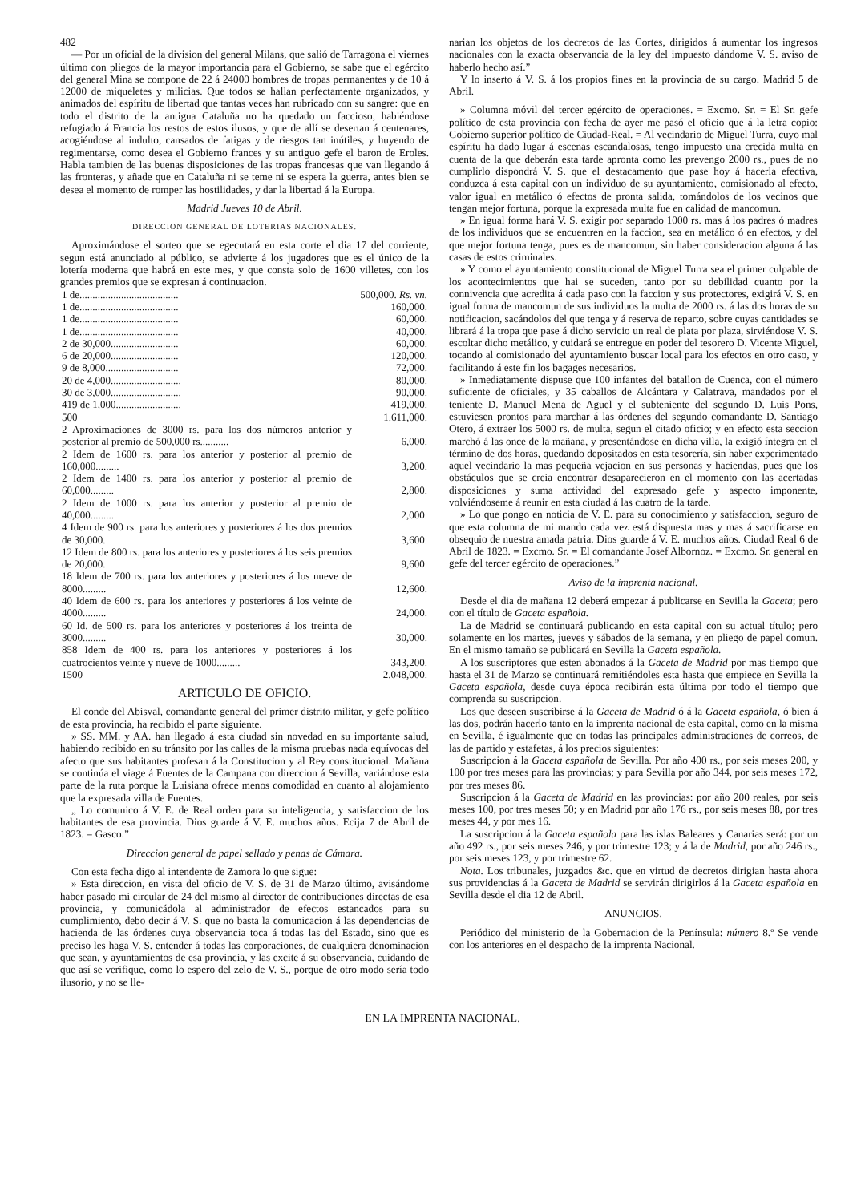482
— Por un oficial de la division del general Milans, que salió de Tarragona el viernes último con pliegos de la mayor importancia para el Gobierno, se sabe que el egército del general Mina se compone de 22 á 24000 hombres de tropas permanentes y de 10 á 12000 de miqueletes y milicias. Que todos se hallan perfectamente organizados, y animados del espíritu de libertad que tantas veces han rubricado con su sangre: que en todo el distrito de la antigua Cataluña no ha quedado un faccioso, habiéndose refugiado á Francia los restos de estos ilusos, y que de allí se desertan á centenares, acogiéndose al indulto, cansados de fatigas y de riesgos tan inútiles, y huyendo de regimentarse, como desea el Gobierno frances y su antiguo gefe el baron de Eroles. Habla tambien de las buenas disposiciones de las tropas francesas que van llegando á las fronteras, y añade que en Cataluña ni se teme ni se espera la guerra, antes bien se desea el momento de romper las hostilidades, y dar la libertad á la Europa.
Madrid Jueves 10 de Abril.
DIRECCION GENERAL DE LOTERIAS NACIONALES.
Aproximándose el sorteo que se egecutará en esta corte el dia 17 del corriente, segun está anunciado al público, se advierte á los jugadores que es el único de la lotería moderna que habrá en este mes, y que consta solo de 1600 villetes, con los grandes premios que se expresan á continuacion.
| 1 de...................................... | 500,000. Rs. vn. |
| 1 de...................................... | 160,000. |
| 1 de...................................... | 60,000. |
| 1 de...................................... | 40,000. |
| 2 de 30,000.......................... | 60,000. |
| 6 de 20,000.......................... | 120,000. |
| 9 de 8,000............................ | 72,000. |
| 20 de 4,000........................... | 80,000. |
| 30 de 3,000........................... | 90,000. |
| 419 de 1,000......................... | 419,000. |
| 500 | 1.611,000. |
| 2 Aproximaciones de 3000 rs. para los dos números anterior y posterior al premio de 500,000 rs........... | 6,000. |
| 2 Idem de 1600 rs. para los anterior y posterior al premio de 160,000......... | 3,200. |
| 2 Idem de 1400 rs. para los anterior y posterior al premio de 60,000......... | 2,800. |
| 2 Idem de 1000 rs. para los anterior y posterior al premio de 40,000......... | 2,000. |
| 4 Idem de 900 rs. para los anteriores y posteriores á los dos premios de 30,000. | 3,600. |
| 12 Idem de 800 rs. para los anteriores y posteriores á los seis premios de 20,000. | 9,600. |
| 18 Idem de 700 rs. para los anteriores y posteriores á los nueve de 8000......... | 12,600. |
| 40 Idem de 600 rs. para los anteriores y posteriores á los veinte de 4000......... | 24,000. |
| 60 Id. de 500 rs. para los anteriores y posteriores á los treinta de 3000......... | 30,000. |
| 858 Idem de 400 rs. para los anteriores y posteriores á los cuatrocientos veinte y nueve de 1000......... | 343,200. |
| 1500 | 2.048,000. |
ARTICULO DE OFICIO.
El conde del Abisval, comandante general del primer distrito militar, y gefe político de esta provincia, ha recibido el parte siguiente.
» SS. MM. y AA. han llegado á esta ciudad sin novedad en su importante salud, habiendo recibido en su tránsito por las calles de la misma pruebas nada equívocas del afecto que sus habitantes profesan á la Constitucion y al Rey constitucional. Mañana se continúa el viage á Fuentes de la Campana con direccion á Sevilla, variándose esta parte de la ruta porque la Luisiana ofrece menos comodidad en cuanto al alojamiento que la expresada villa de Fuentes.
„ Lo comunico á V. E. de Real orden para su inteligencia, y satisfaccion de los habitantes de esa provincia. Dios guarde á V. E. muchos años. Ecija 7 de Abril de 1823. = Gasco.”
Direccion general de papel sellado y penas de Cámara.
Con esta fecha digo al intendente de Zamora lo que sigue:
» Esta direccion, en vista del oficio de V. S. de 31 de Marzo último, avisándome haber pasado mi circular de 24 del mismo al director de contribuciones directas de esa provincia, y comunicádola al administrador de efectos estancados para su cumplimiento, debo decir á V. S. que no basta la comunicacion á las dependencias de hacienda de las órdenes cuya observancia toca á todas las del Estado, sino que es preciso les haga V. S. entender á todas las corporaciones, de cualquiera denominacion que sean, y ayuntamientos de esa provincia, y las excite á su observancia, cuidando de que así se verifique, como lo espero del zelo de V. S., porque de otro modo sería todo ilusorio, y no se lle-
narian los objetos de los decretos de las Cortes, dirigidos á aumentar los ingresos nacionales con la exacta observancia de la ley del impuesto dándome V. S. aviso de haberlo hecho así.”
Y lo inserto á V. S. á los propios fines en la provincia de su cargo. Madrid 5 de Abril.
» Columna móvil del tercer egército de operaciones. = Excmo. Sr. = El Sr. gefe político de esta provincia con fecha de ayer me pasó el oficio que á la letra copio: Gobierno superior político de Ciudad-Real. = Al vecindario de Miguel Turra, cuyo mal espíritu ha dado lugar á escenas escandalosas, tengo impuesto una crecida multa en cuenta de la que deberán esta tarde apronta como les prevengo 2000 rs., pues de no cumplirlo dispondrá V. S. que el destacamento que pase hoy á hacerla efectiva, conduzca á esta capital con un individuo de su ayuntamiento, comisionado al efecto, valor igual en metálico ó efectos de pronta salida, tomándolos de los vecinos que tengan mejor fortuna, porque la expresada multa fue en calidad de mancomun.
» En igual forma hará V. S. exigir por separado 1000 rs. mas á los padres ó madres de los individuos que se encuentren en la faccion, sea en metálico ó en efectos, y del que mejor fortuna tenga, pues es de mancomun, sin haber consideracion alguna á las casas de estos criminales.
» Y como el ayuntamiento constitucional de Miguel Turra sea el primer culpable de los acontecimientos que hai se suceden, tanto por su debilidad cuanto por la connivencia que acredita á cada paso con la faccion y sus protectores, exigirá V. S. en igual forma de mancomun de sus individuos la multa de 2000 rs. á las dos horas de su notificacion, sacándolos del que tenga y á reserva de reparto, sobre cuyas cantidades se librará á la tropa que pase á dicho servicio un real de plata por plaza, sirviéndose V. S. escoltar dicho metálico, y cuidará se entregue en poder del tesorero D. Vicente Miguel, tocando al comisionado del ayuntamiento buscar local para los efectos en otro caso, y facilitando á este fin los bagages necesarios.
» Inmediatamente dispuse que 100 infantes del batallon de Cuenca, con el número suficiente de oficiales, y 35 caballos de Alcántara y Calatrava, mandados por el teniente D. Manuel Mena de Aguel y el subteniente del segundo D. Luis Pons, estuviesen prontos para marchar á las órdenes del segundo comandante D. Santiago Otero, á extraer los 5000 rs. de multa, segun el citado oficio; y en efecto esta seccion marchó á las once de la mañana, y presentándose en dicha villa, la exigió íntegra en el término de dos horas, quedando depositados en esta tesorería, sin haber experimentado aquel vecindario la mas pequeña vejacion en sus personas y haciendas, pues que los obstáculos que se creia encontrar desaparecieron en el momento con las acertadas disposiciones y suma actividad del expresado gefe y aspecto imponente, volviéndoseme á reunir en esta ciudad á las cuatro de la tarde.
» Lo que pongo en noticia de V. E. para su conocimiento y satisfaccion, seguro de que esta columna de mi mando cada vez está dispuesta mas y mas á sacrificarse en obsequio de nuestra amada patria. Dios guarde á V. E. muchos años. Ciudad Real 6 de Abril de 1823. = Excmo. Sr. = El comandante Josef Albornoz. = Excmo. Sr. general en gefe del tercer egército de operaciones.”
Aviso de la imprenta nacional.
Desde el dia de mañana 12 deberá empezar á publicarse en Sevilla la Gaceta; pero con el título de Gaceta española.
La de Madrid se continuará publicando en esta capital con su actual título; pero solamente en los martes, jueves y sábados de la semana, y en pliego de papel comun. En el mismo tamaño se publicará en Sevilla la Gaceta española.
A los suscriptores que esten abonados á la Gaceta de Madrid por mas tiempo que hasta el 31 de Marzo se continuará remitiéndoles esta hasta que empiece en Sevilla la Gaceta española, desde cuya época recibirán esta última por todo el tiempo que comprenda su suscripcion.
Los que deseen suscribirse á la Gaceta de Madrid ó á la Gaceta española, ó bien á las dos, podrán hacerlo tanto en la imprenta nacional de esta capital, como en la misma en Sevilla, é igualmente que en todas las principales administraciones de correos, de las de partido y estafetas, á los precios siguientes:
Suscripcion á la Gaceta española de Sevilla. Por año 400 rs., por seis meses 200, y 100 por tres meses para las provincias; y para Sevilla por año 344, por seis meses 172, por tres meses 86.
Suscripcion á la Gaceta de Madrid en las provincias: por año 200 reales, por seis meses 100, por tres meses 50; y en Madrid por año 176 rs., por seis meses 88, por tres meses 44, y por mes 16.
La suscripcion á la Gaceta española para las islas Baleares y Canarias será: por un año 492 rs., por seis meses 246, y por trimestre 123; y á la de Madrid, por año 246 rs., por seis meses 123, y por trimestre 62.
Nota. Los tribunales, juzgados &c. que en virtud de decretos dirigian hasta ahora sus providencias á la Gaceta de Madrid se servirán dirigirlos á la Gaceta española en Sevilla desde el dia 12 de Abril.
ANUNCIOS.
Periódico del ministerio de la Gobernacion de la Península: número 8.º Se vende con los anteriores en el despacho de la imprenta Nacional.
EN LA IMPRENTA NACIONAL.